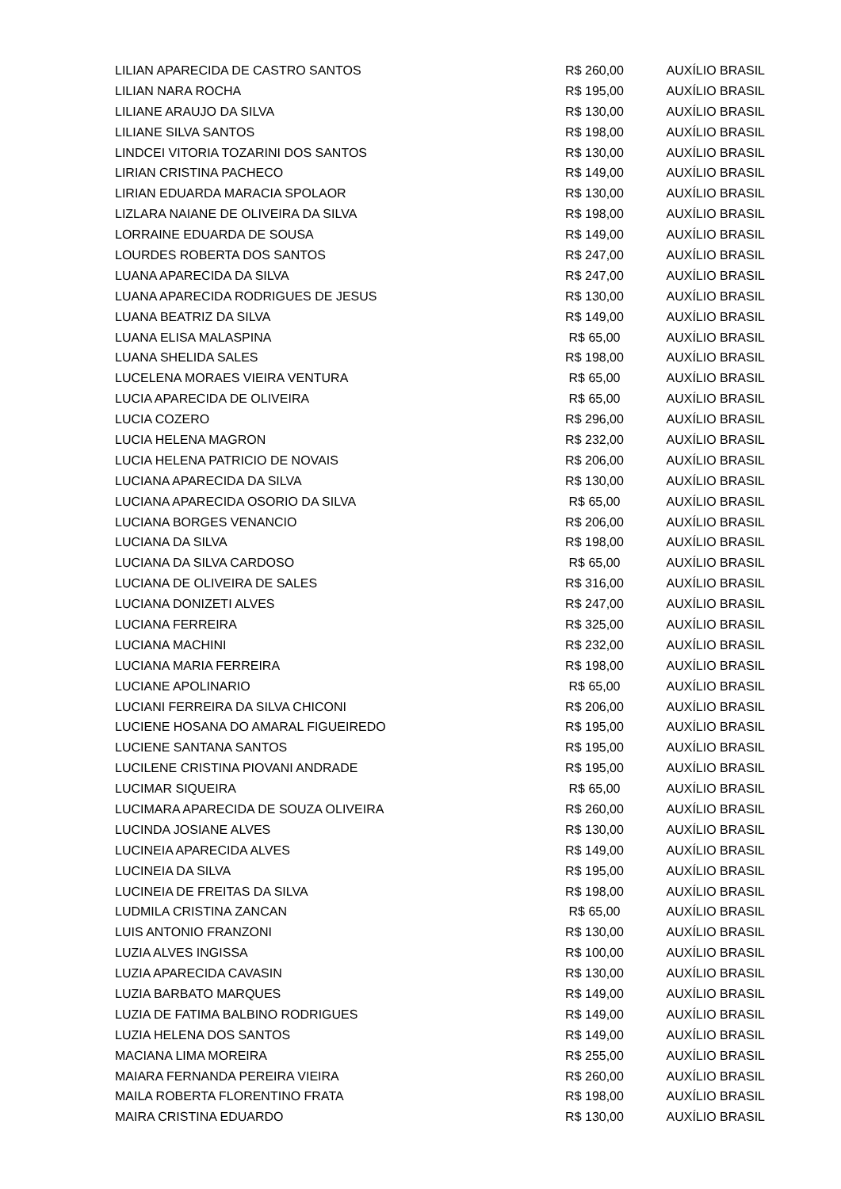| LILIAN APARECIDA DE CASTRO SANTOS | R$ 260,00 | AUXÍLIO BRASIL |
| LILIAN NARA ROCHA | R$ 195,00 | AUXÍLIO BRASIL |
| LILIANE ARAUJO DA SILVA | R$ 130,00 | AUXÍLIO BRASIL |
| LILIANE SILVA SANTOS | R$ 198,00 | AUXÍLIO BRASIL |
| LINDCEI VITORIA TOZARINI DOS SANTOS | R$ 130,00 | AUXÍLIO BRASIL |
| LIRIAN CRISTINA PACHECO | R$ 149,00 | AUXÍLIO BRASIL |
| LIRIAN EDUARDA MARACIA SPOLAOR | R$ 130,00 | AUXÍLIO BRASIL |
| LIZLARA NAIANE DE OLIVEIRA DA SILVA | R$ 198,00 | AUXÍLIO BRASIL |
| LORRAINE EDUARDA DE SOUSA | R$ 149,00 | AUXÍLIO BRASIL |
| LOURDES ROBERTA DOS SANTOS | R$ 247,00 | AUXÍLIO BRASIL |
| LUANA APARECIDA DA SILVA | R$ 247,00 | AUXÍLIO BRASIL |
| LUANA APARECIDA RODRIGUES DE JESUS | R$ 130,00 | AUXÍLIO BRASIL |
| LUANA BEATRIZ DA SILVA | R$ 149,00 | AUXÍLIO BRASIL |
| LUANA ELISA MALASPINA | R$ 65,00 | AUXÍLIO BRASIL |
| LUANA SHELIDA SALES | R$ 198,00 | AUXÍLIO BRASIL |
| LUCELENA MORAES VIEIRA VENTURA | R$ 65,00 | AUXÍLIO BRASIL |
| LUCIA APARECIDA DE OLIVEIRA | R$ 65,00 | AUXÍLIO BRASIL |
| LUCIA COZERO | R$ 296,00 | AUXÍLIO BRASIL |
| LUCIA HELENA MAGRON | R$ 232,00 | AUXÍLIO BRASIL |
| LUCIA HELENA PATRICIO DE NOVAIS | R$ 206,00 | AUXÍLIO BRASIL |
| LUCIANA APARECIDA DA SILVA | R$ 130,00 | AUXÍLIO BRASIL |
| LUCIANA APARECIDA OSORIO DA SILVA | R$ 65,00 | AUXÍLIO BRASIL |
| LUCIANA BORGES VENANCIO | R$ 206,00 | AUXÍLIO BRASIL |
| LUCIANA DA SILVA | R$ 198,00 | AUXÍLIO BRASIL |
| LUCIANA DA SILVA CARDOSO | R$ 65,00 | AUXÍLIO BRASIL |
| LUCIANA DE OLIVEIRA DE SALES | R$ 316,00 | AUXÍLIO BRASIL |
| LUCIANA DONIZETI ALVES | R$ 247,00 | AUXÍLIO BRASIL |
| LUCIANA FERREIRA | R$ 325,00 | AUXÍLIO BRASIL |
| LUCIANA MACHINI | R$ 232,00 | AUXÍLIO BRASIL |
| LUCIANA MARIA FERREIRA | R$ 198,00 | AUXÍLIO BRASIL |
| LUCIANE APOLINARIO | R$ 65,00 | AUXÍLIO BRASIL |
| LUCIANI FERREIRA DA SILVA CHICONI | R$ 206,00 | AUXÍLIO BRASIL |
| LUCIENE HOSANA DO AMARAL FIGUEIREDO | R$ 195,00 | AUXÍLIO BRASIL |
| LUCIENE SANTANA SANTOS | R$ 195,00 | AUXÍLIO BRASIL |
| LUCILENE CRISTINA PIOVANI ANDRADE | R$ 195,00 | AUXÍLIO BRASIL |
| LUCIMAR SIQUEIRA | R$ 65,00 | AUXÍLIO BRASIL |
| LUCIMARA APARECIDA DE SOUZA OLIVEIRA | R$ 260,00 | AUXÍLIO BRASIL |
| LUCINDA JOSIANE ALVES | R$ 130,00 | AUXÍLIO BRASIL |
| LUCINEIA APARECIDA ALVES | R$ 149,00 | AUXÍLIO BRASIL |
| LUCINEIA DA SILVA | R$ 195,00 | AUXÍLIO BRASIL |
| LUCINEIA DE FREITAS DA SILVA | R$ 198,00 | AUXÍLIO BRASIL |
| LUDMILA CRISTINA ZANCAN | R$ 65,00 | AUXÍLIO BRASIL |
| LUIS ANTONIO FRANZONI | R$ 130,00 | AUXÍLIO BRASIL |
| LUZIA ALVES INGISSA | R$ 100,00 | AUXÍLIO BRASIL |
| LUZIA APARECIDA CAVASIN | R$ 130,00 | AUXÍLIO BRASIL |
| LUZIA BARBATO MARQUES | R$ 149,00 | AUXÍLIO BRASIL |
| LUZIA DE FATIMA BALBINO RODRIGUES | R$ 149,00 | AUXÍLIO BRASIL |
| LUZIA HELENA DOS SANTOS | R$ 149,00 | AUXÍLIO BRASIL |
| MACIANA LIMA MOREIRA | R$ 255,00 | AUXÍLIO BRASIL |
| MAIARA FERNANDA PEREIRA VIEIRA | R$ 260,00 | AUXÍLIO BRASIL |
| MAILA ROBERTA FLORENTINO FRATA | R$ 198,00 | AUXÍLIO BRASIL |
| MAIRA CRISTINA EDUARDO | R$ 130,00 | AUXÍLIO BRASIL |